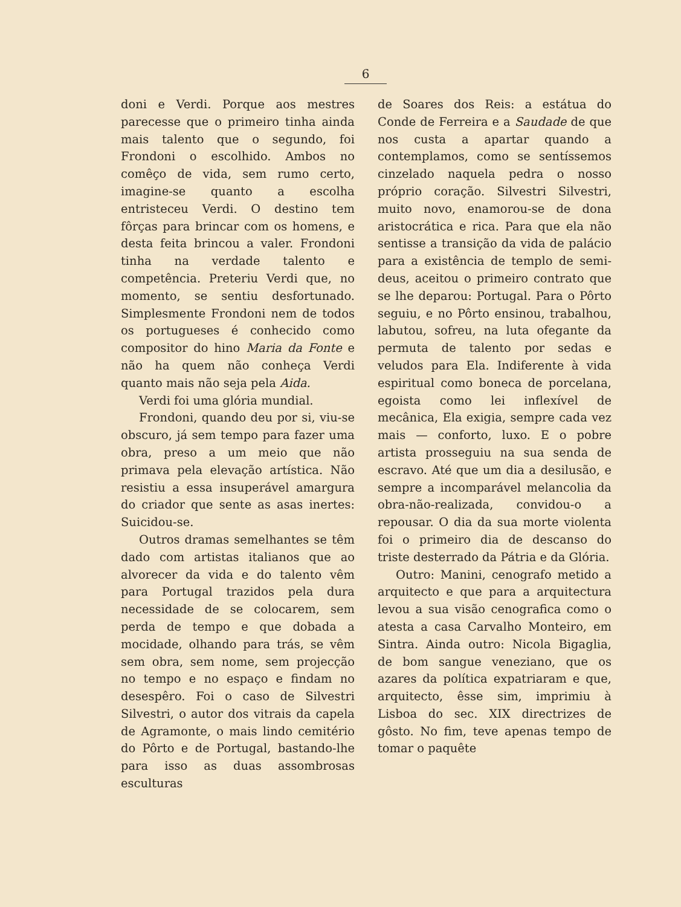6
doni e Verdi. Porque aos mestres parecesse que o primeiro tinha ainda mais talento que o segundo, foi Frondoni o escolhido. Ambos no comêço de vida, sem rumo certo, imagine-se quanto a escolha entristeceu Verdi. O destino tem fôrças para brincar com os homens, e desta feita brincou a valer. Frondoni tinha na verdade talento e competência. Preteriu Verdi que, no momento, se sentiu desfortunado. Simplesmente Frondoni nem de todos os portugueses é conhecido como compositor do hino Maria da Fonte e não ha quem não conheça Verdi quanto mais não seja pela Aida.
Verdi foi uma glória mundial.
Frondoni, quando deu por si, viu-se obscuro, já sem tempo para fazer uma obra, preso a um meio que não primava pela elevação artística. Não resistiu a essa insuperável amargura do criador que sente as asas inertes: Suicidou-se.
Outros dramas semelhantes se têm dado com artistas italianos que ao alvorecer da vida e do talento vêm para Portugal trazidos pela dura necessidade de se colocarem, sem perda de tempo e que dobada a mocidade, olhando para trás, se vêm sem obra, sem nome, sem projecção no tempo e no espaço e findam no desespêro. Foi o caso de Silvestri Silvestri, o autor dos vitrais da capela de Agramonte, o mais lindo cemitério do Pôrto e de Portugal, bastando-lhe para isso as duas assombrosas esculturas
de Soares dos Reis: a estátua do Conde de Ferreira e a Saudade de que nos custa a apartar quando a contemplamos, como se sentíssemos cinzelado naquela pedra o nosso próprio coração. Silvestri Silvestri, muito novo, enamorou-se de dona aristocrática e rica. Para que ela não sentisse a transição da vida de palácio para a existência de templo de semi-deus, aceitou o primeiro contrato que se lhe deparou: Portugal. Para o Pôrto seguiu, e no Pôrto ensinou, trabalhou, labutou, sofreu, na luta ofegante da permuta de talento por sedas e veludos para Ela. Indiferente à vida espiritual como boneca de porcelana, egoista como lei inflexível de mecânica, Ela exigia, sempre cada vez mais — conforto, luxo. E o pobre artista prosseguiu na sua senda de escravo. Até que um dia a desilusão, e sempre a incomparável melancolia da obra-não-realizada, convidou-o a repousar. O dia da sua morte violenta foi o primeiro dia de descanso do triste desterrado da Pátria e da Glória.
Outro: Manini, cenografo metido a arquitecto e que para a arquitectura levou a sua visão cenografica como o atesta a casa Carvalho Monteiro, em Sintra. Ainda outro: Nicola Bigaglia, de bom sangue veneziano, que os azares da política expatriaram e que, arquitecto, êsse sim, imprimiu à Lisboa do sec. XIX directrizes de gôsto. No fim, teve apenas tempo de tomar o paquête